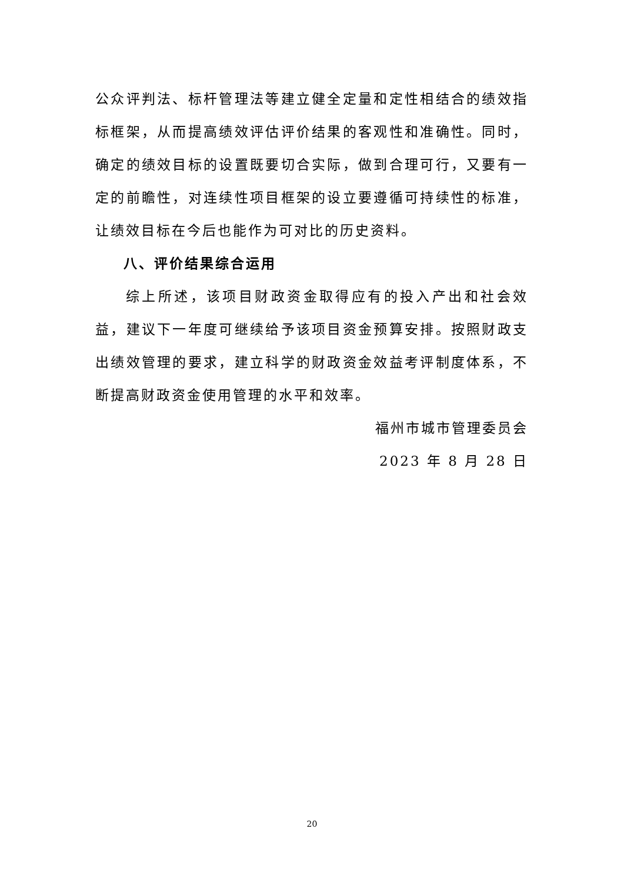公众评判法、标杆管理法等建立健全定量和定性相结合的绩效指标框架，从而提高绩效评估评价结果的客观性和准确性。同时，确定的绩效目标的设置既要切合实际，做到合理可行，又要有一定的前瞻性，对连续性项目框架的设立要遵循可持续性的标准，让绩效目标在今后也能作为可对比的历史资料。
八、评价结果综合运用
综上所述，该项目财政资金取得应有的投入产出和社会效益，建议下一年度可继续给予该项目资金预算安排。按照财政支出绩效管理的要求，建立科学的财政资金效益考评制度体系，不断提高财政资金使用管理的水平和效率。
福州市城市管理委员会
2023 年 8 月 28 日
20